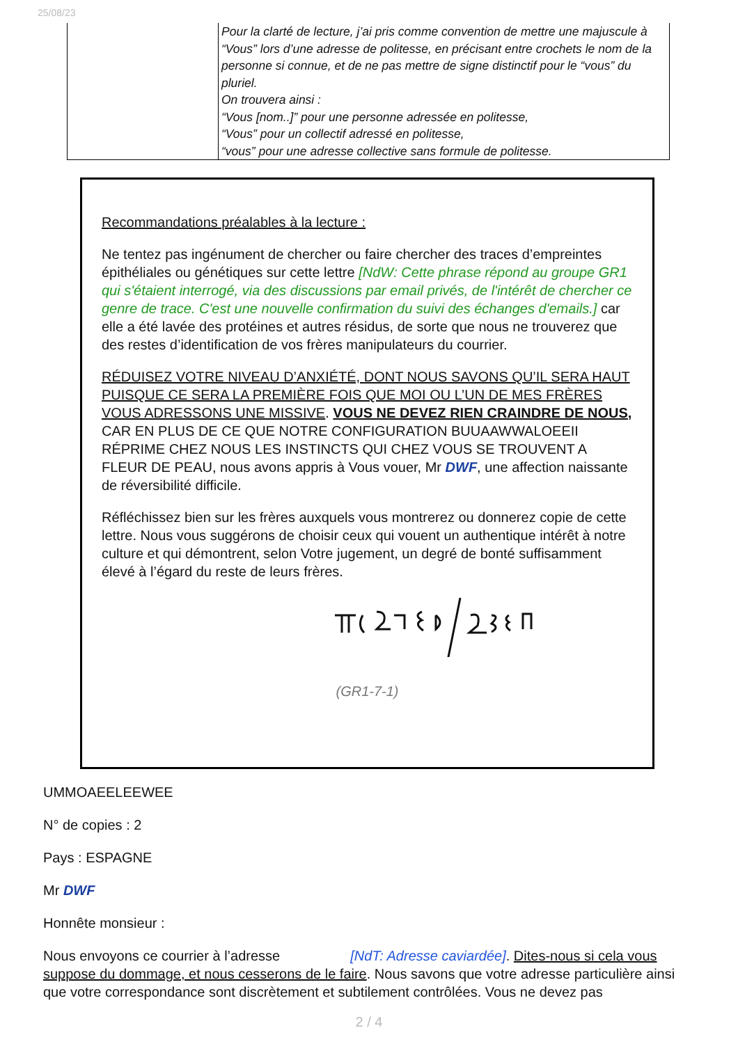25/08/23
| | Pour la clarté de lecture, j’ai pris comme convention de mettre une majuscule à “Vous” lors d’une adresse de politesse, en précisant entre crochets le nom de la personne si connue, et de ne pas mettre de signe distinctif pour le “vous” du pluriel. On trouvera ainsi : “Vous [nom..]” pour une personne adressée en politesse, “Vous” pour un collectif adressé en politesse, “vous” pour une adresse collective sans formule de politesse. |
Recommandations préalables à la lecture :
Ne tentez pas ingénument de chercher ou faire chercher des traces d’empreintes épithéliales ou génétiques sur cette lettre [NdW: Cette phrase répond au groupe GR1 qui s'étaient interrogé, via des discussions par email privés, de l'intérêt de chercher ce genre de trace. C'est une nouvelle confirmation du suivi des échanges d'emails.] car elle a été lavée des protéines et autres résidus, de sorte que nous ne trouverez que des restes d’identification de vos frères manipulateurs du courrier.
RÉDUISEZ VOTRE NIVEAU D’ANXIÉTÉ, DONT NOUS SAVONS QU’IL SERA HAUT PUISQUE CE SERA LA PREMIÈRE FOIS QUE MOI OU L’UN DE MES FRÈRES VOUS ADRESSONS UNE MISSIVE. VOUS NE DEVEZ RIEN CRAINDRE DE NOUS, CAR EN PLUS DE CE QUE NOTRE CONFIGURATION BUUAAWWALOEEII RÉPRIME CHEZ NOUS LES INSTINCTS QUI CHEZ VOUS SE TROUVENT A FLEUR DE PEAU, nous avons appris à Vous vouer, Mr DWF, une affection naissante de réversibilité difficile.
Réfléchissez bien sur les frères auxquels vous montrerez ou donnerez copie de cette lettre. Nous vous suggérons de choisir ceux qui vouent un authentique intérêt à notre culture et qui démontrent, selon Votre jugement, un degré de bonté suffisamment élevé à l’égard du reste de leurs frères.
(GR1-7-1)
UMMOAEELEEWEE
N° de copies : 2
Pays : ESPAGNE
Mr DWF
Honnête monsieur :
Nous envoyons ce courrier à l’adresse [NdT: Adresse caviardée]. Dites-nous si cela vous suppose du dommage, et nous cesserons de le faire. Nous savons que votre adresse particulière ainsi que votre correspondance sont discrètement et subtilement contrôlées. Vous ne devez pas
2 / 4